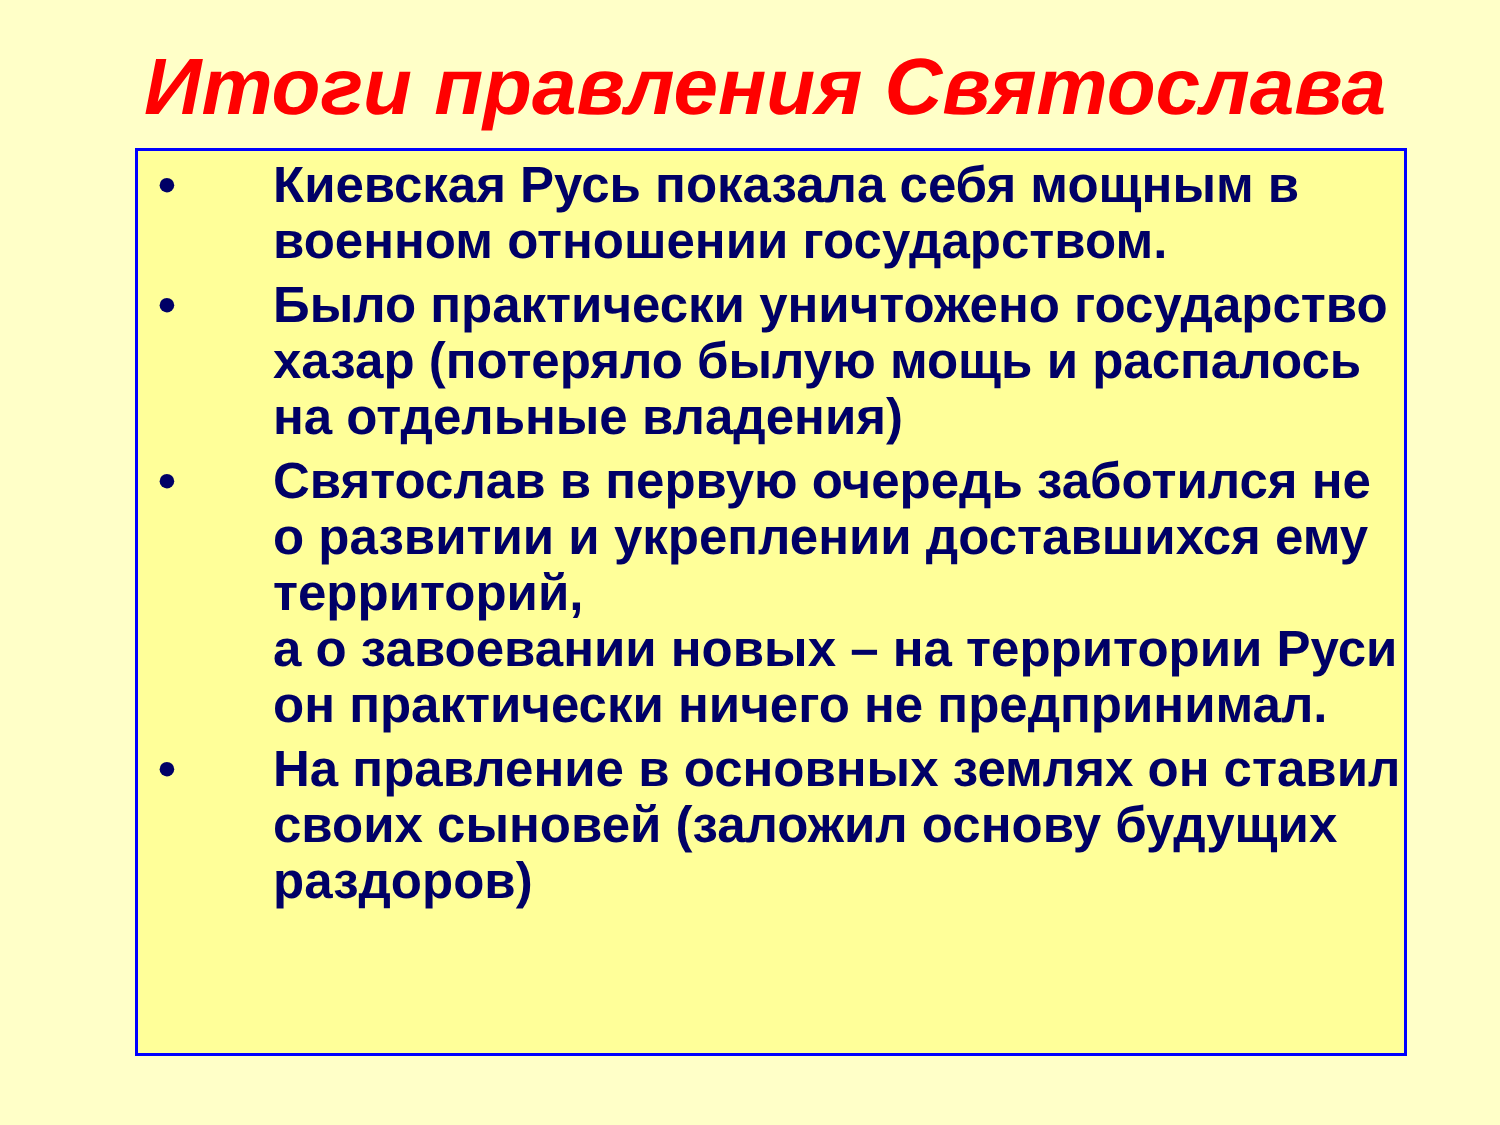Итоги правления Святослава
• Киевская Русь показала себя мощным в военном отношении государством.
• Было практически уничтожено государство хазар (потеряло былую мощь и распалось на отдельные владения)
• Святослав в первую очередь заботился не о развитии и укреплении доставшихся ему территорий,
а о завоевании новых – на территории Руси он практически ничего не предпринимал.
• На правление в основных землях он ставил своих сыновей (заложил основу будущих раздоров)